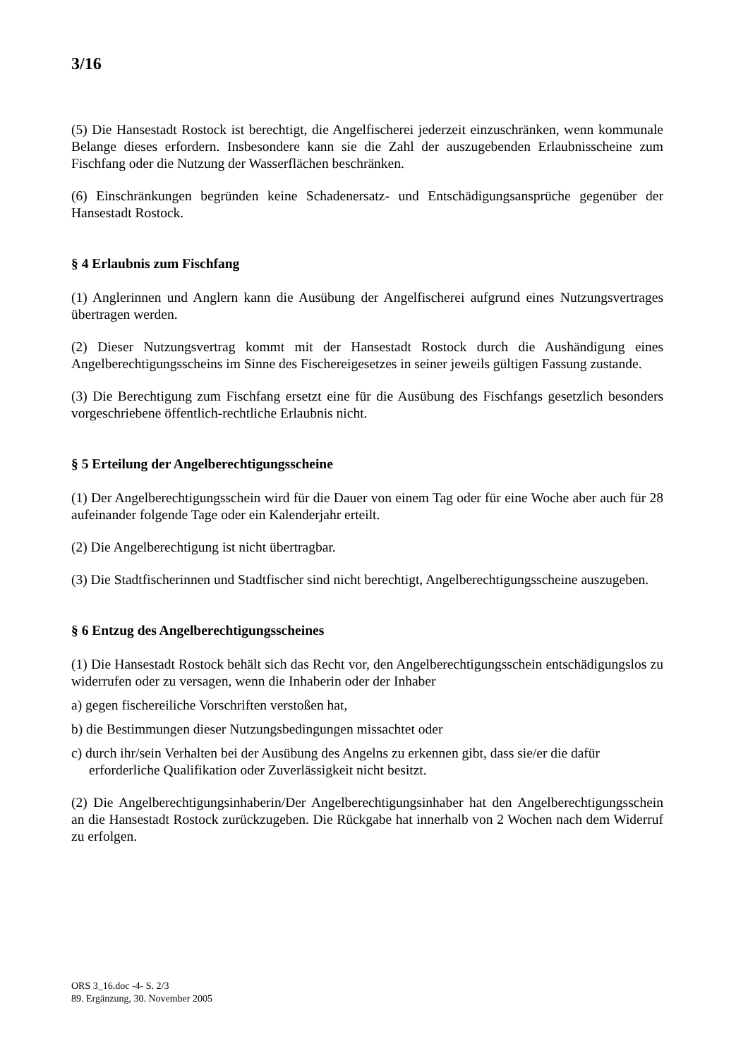3/16
(5) Die Hansestadt Rostock ist berechtigt, die Angelfischerei jederzeit einzuschränken, wenn kommunale Belange dieses erfordern. Insbesondere kann sie die Zahl der auszugebenden Erlaubnisscheine zum Fischfang oder die Nutzung der Wasserflächen beschränken.
(6) Einschränkungen begründen keine Schadenersatz- und Entschädigungsansprüche gegenüber der Hansestadt Rostock.
§ 4 Erlaubnis zum Fischfang
(1) Anglerinnen und Anglern kann die Ausübung der Angelfischerei aufgrund eines Nutzungs­vertrages übertragen werden.
(2) Dieser Nutzungsvertrag kommt mit der Hansestadt Rostock durch die Aushändigung eines Angelberechtigungsscheins im Sinne des Fischereigesetzes in seiner jeweils gültigen Fassung zustande.
(3) Die Berechtigung zum Fischfang ersetzt eine für die Ausübung des Fischfangs gesetzlich besonders vorgeschriebene öffentlich-rechtliche Erlaubnis nicht.
§ 5 Erteilung der Angelberechtigungsscheine
(1) Der Angelberechtigungsschein wird für die Dauer von einem Tag oder für eine Woche aber auch für 28 aufeinander folgende Tage oder ein Kalenderjahr erteilt.
(2) Die Angelberechtigung ist nicht übertragbar.
(3) Die Stadtfischerinnen und Stadtfischer sind nicht berechtigt, Angelberechtigungsscheine auszugeben.
§ 6 Entzug des Angelberechtigungsscheines
(1) Die Hansestadt Rostock behält sich das Recht vor, den Angelberechtigungsschein entschä­digungslos zu widerrufen oder zu versagen, wenn die Inhaberin oder der Inhaber
a) gegen fischereiliche Vorschriften verstoßen hat,
b) die Bestimmungen dieser Nutzungsbedingungen missachtet oder
c) durch ihr/sein Verhalten bei der Ausübung des Angelns zu erkennen gibt, dass sie/er die dafür erforderliche Qualifikation oder Zuverlässigkeit nicht besitzt.
(2) Die Angelberechtigungsinhaberin/Der Angelberechtigungsinhaber hat den Angelberechti­gungsschein an die Hansestadt Rostock zurückzugeben. Die Rückgabe hat innerhalb von 2 Wochen nach dem Widerruf zu erfolgen.
ORS 3_16.doc -4- S. 2/3
89. Ergänzung, 30. November 2005